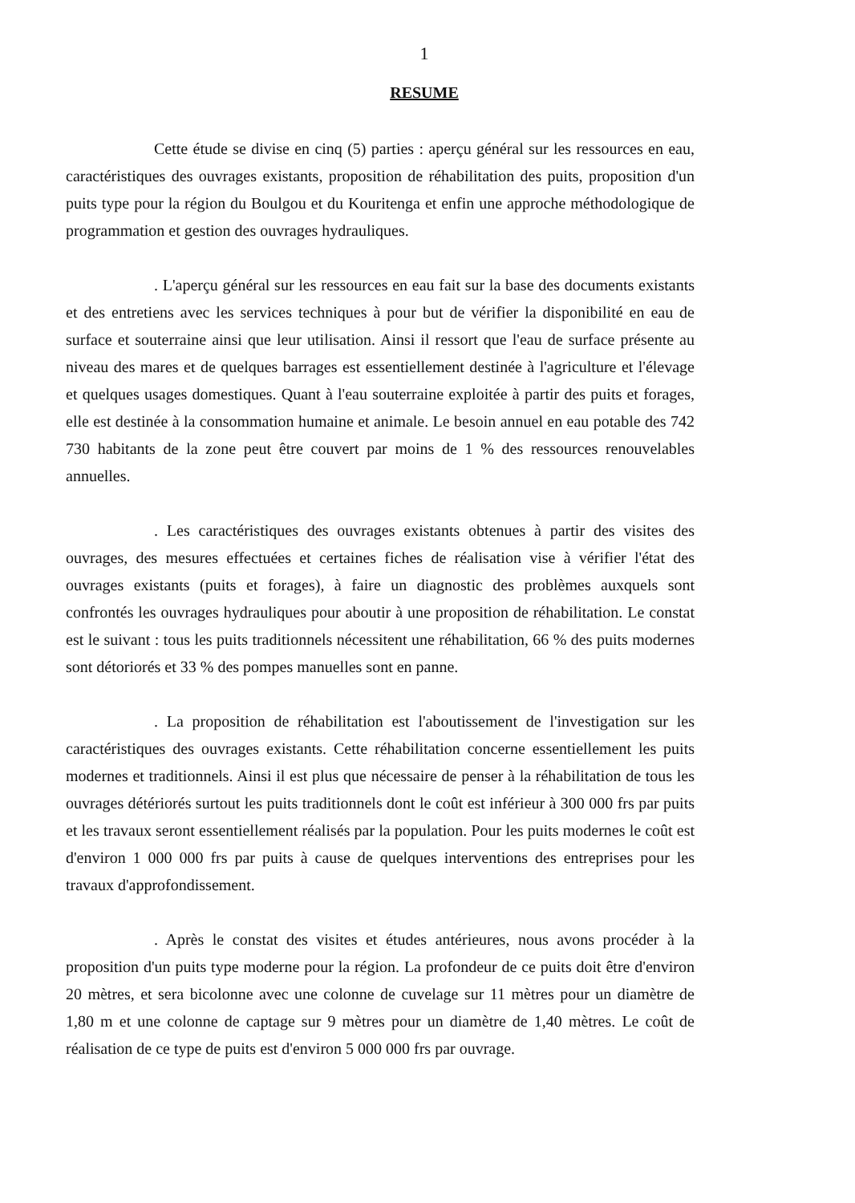1
RESUME
Cette étude se divise en cinq (5) parties : aperçu général sur les ressources en eau, caractéristiques des ouvrages existants, proposition de réhabilitation des puits, proposition d'un puits type pour la région du Boulgou et du Kouritenga et enfin une approche méthodologique de programmation et gestion des ouvrages hydrauliques.
. L'aperçu général sur les ressources en eau fait sur la base des documents existants et des entretiens avec les services techniques à pour but de vérifier la disponibilité en eau de surface et souterraine ainsi que leur utilisation. Ainsi il ressort que l'eau de surface présente au niveau des mares et de quelques barrages est essentiellement destinée à l'agriculture et l'élevage et quelques usages domestiques. Quant à l'eau souterraine exploitée à partir des puits et forages, elle est destinée à la consommation humaine et animale. Le besoin annuel en eau potable des 742 730 habitants de la zone peut être couvert par moins de 1 % des ressources renouvelables annuelles.
. Les caractéristiques des ouvrages existants obtenues à partir des visites des ouvrages, des mesures effectuées et certaines fiches de réalisation vise à vérifier l'état des ouvrages existants (puits et forages), à faire un diagnostic des problèmes auxquels sont confrontés les ouvrages hydrauliques pour aboutir à une proposition de réhabilitation. Le constat est le suivant : tous les puits traditionnels nécessitent une réhabilitation, 66 % des puits modernes sont détoriorés et 33 % des pompes manuelles sont en panne.
. La proposition de réhabilitation est l'aboutissement de l'investigation sur les caractéristiques des ouvrages existants. Cette réhabilitation concerne essentiellement les puits modernes et traditionnels. Ainsi il est plus que nécessaire de penser à la réhabilitation de tous les ouvrages détériorés surtout les puits traditionnels dont le coût est inférieur à 300 000 frs par puits et les travaux seront essentiellement réalisés par la population. Pour les puits modernes le coût est d'environ 1 000 000 frs par puits à cause de quelques interventions des entreprises pour les travaux d'approfondissement.
. Après le constat des visites et études antérieures, nous avons procéder à la proposition d'un puits type moderne pour la région. La profondeur de ce puits doit être d'environ 20 mètres, et sera bicolonne avec une colonne de cuvelage sur 11 mètres pour un diamètre de 1,80 m et une colonne de captage sur 9 mètres pour un diamètre de 1,40 mètres. Le coût de réalisation de ce type de puits est d'environ 5 000 000 frs par ouvrage.